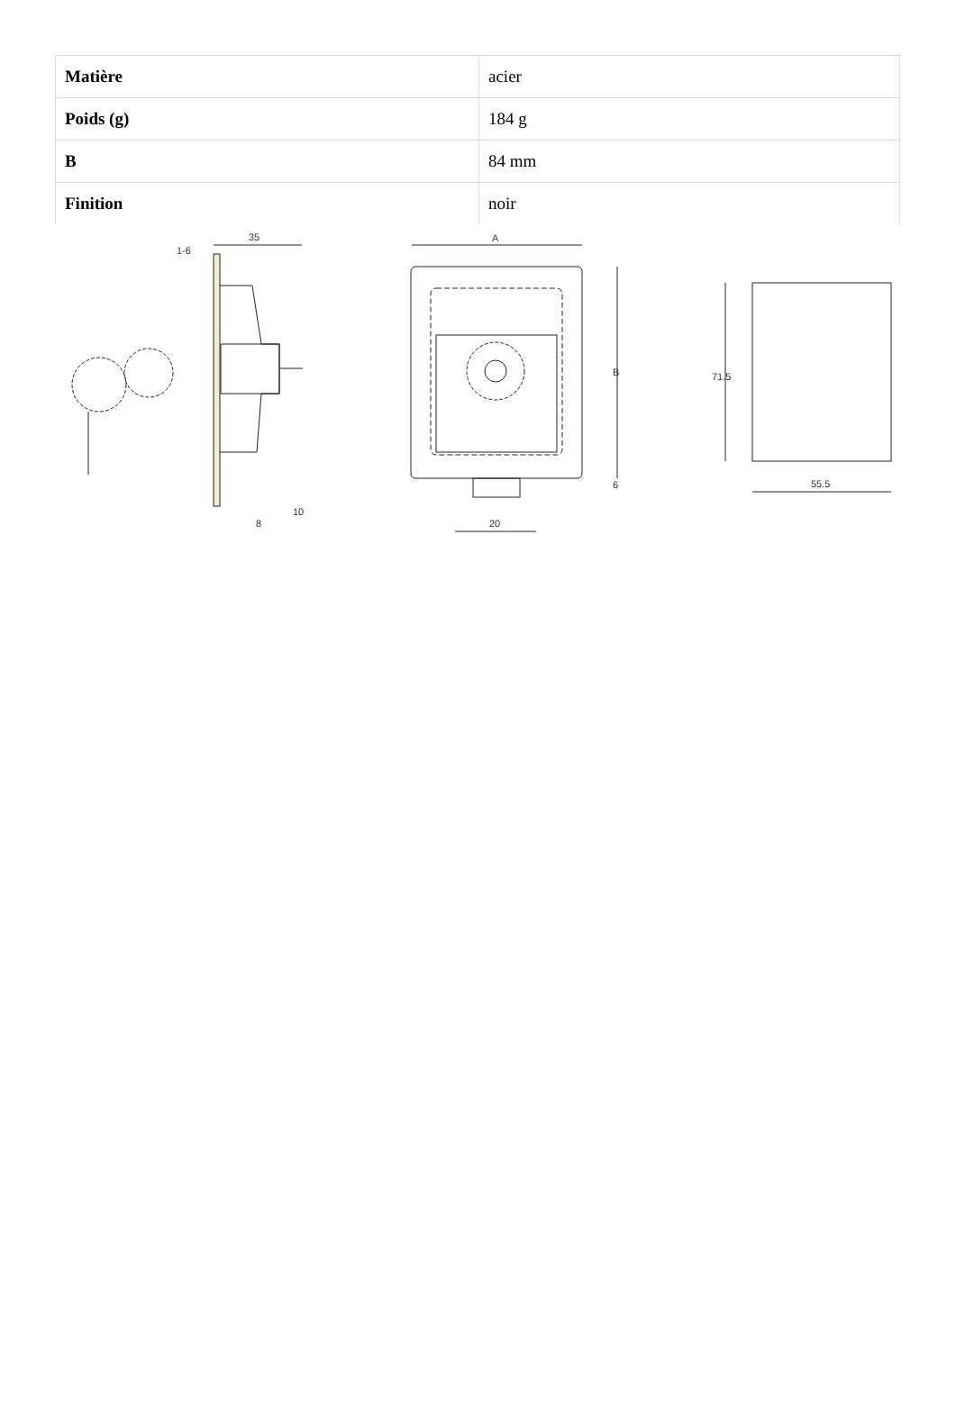| Matière | acier |
| Poids (g) | 184 g |
| B | 84 mm |
| Finition | noir |
35
1-6
8
10
A
B
6
20
71.5
55.5